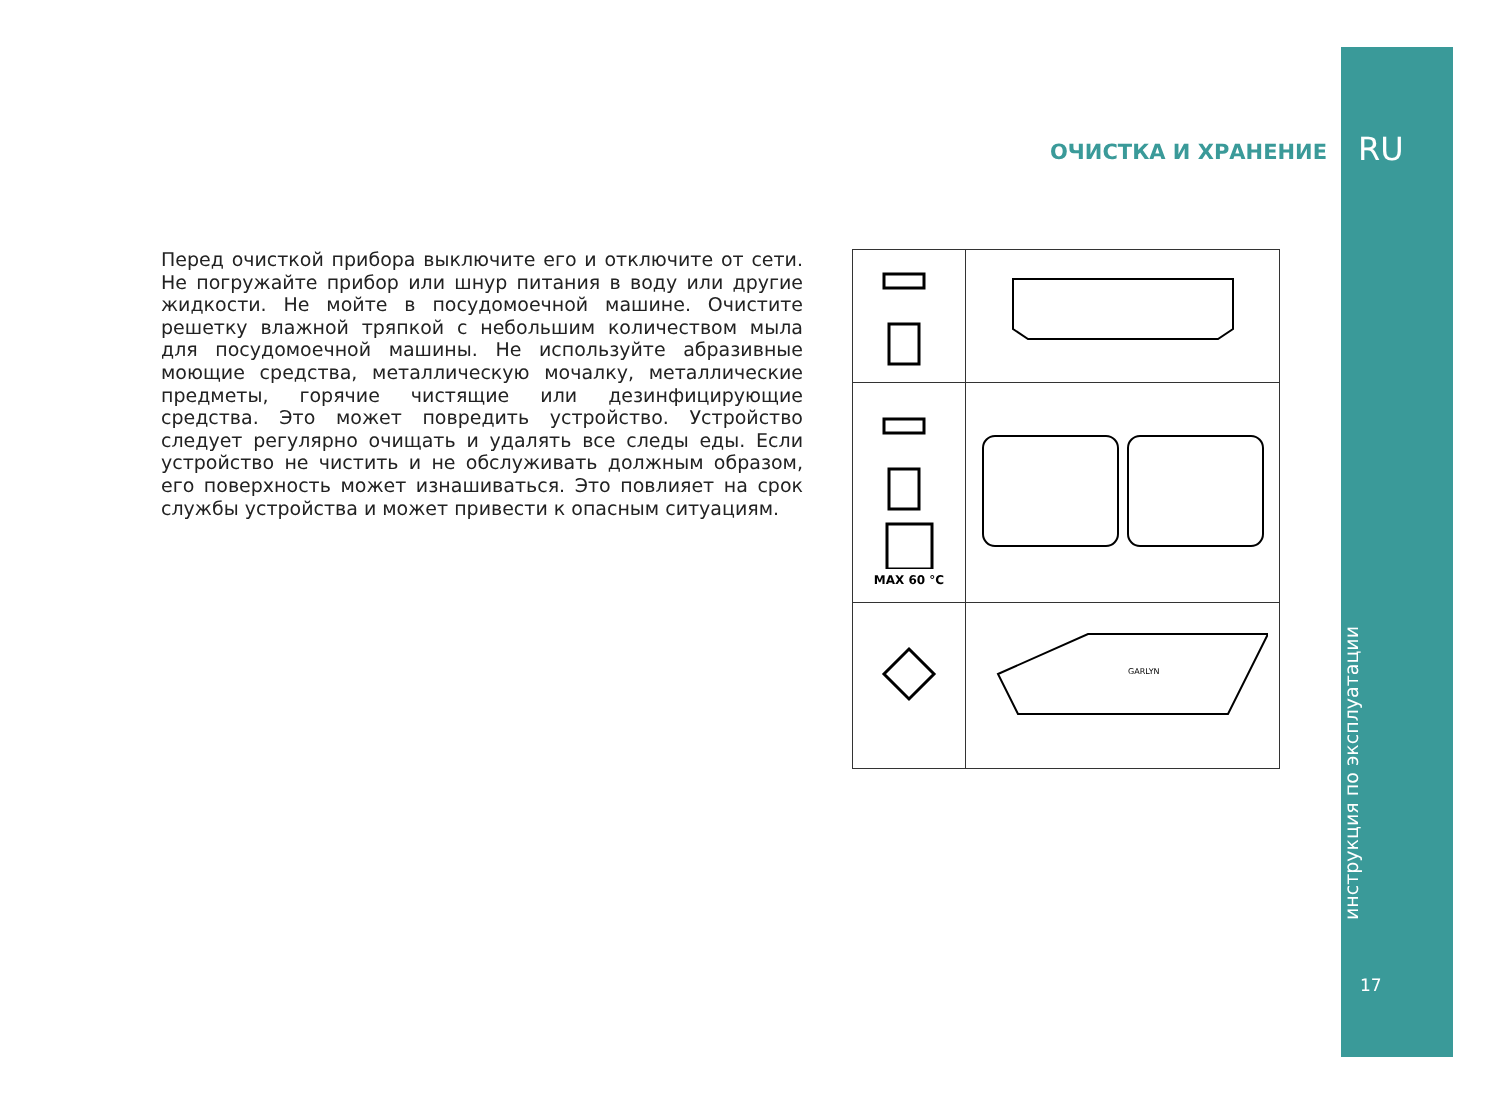RU
инструкция по эксплуатации
17
ОЧИСТКА И ХРАНЕНИЕ
Перед очисткой прибора выключите его и отключите от сети. Не погружайте прибор или шнур питания в воду или другие жидкости. Не мойте в посудомоечной машине. Очистите решетку влажной тряпкой с небольшим количеством мыла для посудомоечной машины. Не используйте абразивные моющие средства, металлическую мочалку, металлические предметы, горячие чистящие или дезинфицирующие средства. Это может повредить устройство. Устройство следует регулярно очищать и удалять все следы еды. Если устройство не чистить и не обслуживать должным образом, его поверхность может изнашиваться. Это повлияет на срок службы устройства и может привести к опасным ситуациям.
| MAX 60 °C | |
| | GARLYN |